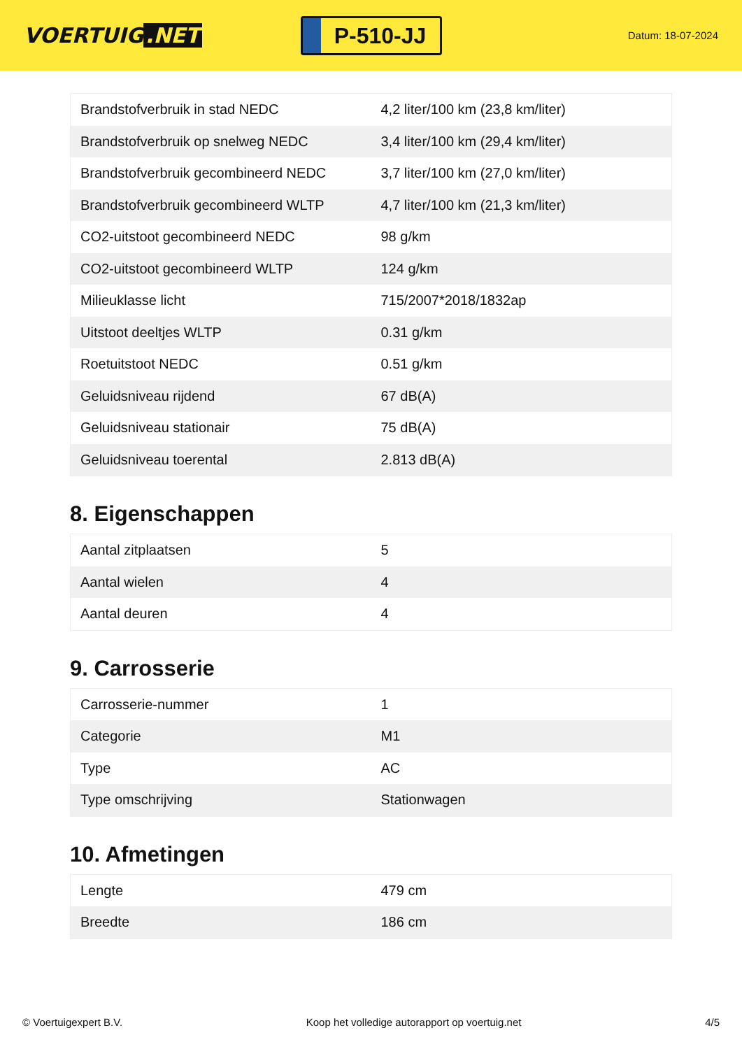VOERTUIG.NET
P-510-JJ
Datum: 18-07-2024
| Brandstofverbruik in stad NEDC | 4,2 liter/100 km (23,8 km/liter) |
| Brandstofverbruik op snelweg NEDC | 3,4 liter/100 km (29,4 km/liter) |
| Brandstofverbruik gecombineerd NEDC | 3,7 liter/100 km (27,0 km/liter) |
| Brandstofverbruik gecombineerd WLTP | 4,7 liter/100 km (21,3 km/liter) |
| CO2-uitstoot gecombineerd NEDC | 98 g/km |
| CO2-uitstoot gecombineerd WLTP | 124 g/km |
| Milieuklasse licht | 715/2007*2018/1832ap |
| Uitstoot deeltjes WLTP | 0.31 g/km |
| Roetuitstoot NEDC | 0.51 g/km |
| Geluidsniveau rijdend | 67 dB(A) |
| Geluidsniveau stationair | 75 dB(A) |
| Geluidsniveau toerental | 2.813 dB(A) |
8. Eigenschappen
| Aantal zitplaatsen | 5 |
| Aantal wielen | 4 |
| Aantal deuren | 4 |
9. Carrosserie
| Carrosserie-nummer | 1 |
| Categorie | M1 |
| Type | AC |
| Type omschrijving | Stationwagen |
10. Afmetingen
| Lengte | 479 cm |
| Breedte | 186 cm |
© Voertuigexpert B.V. Koop het volledige autorapport op voertuig.net 4/5